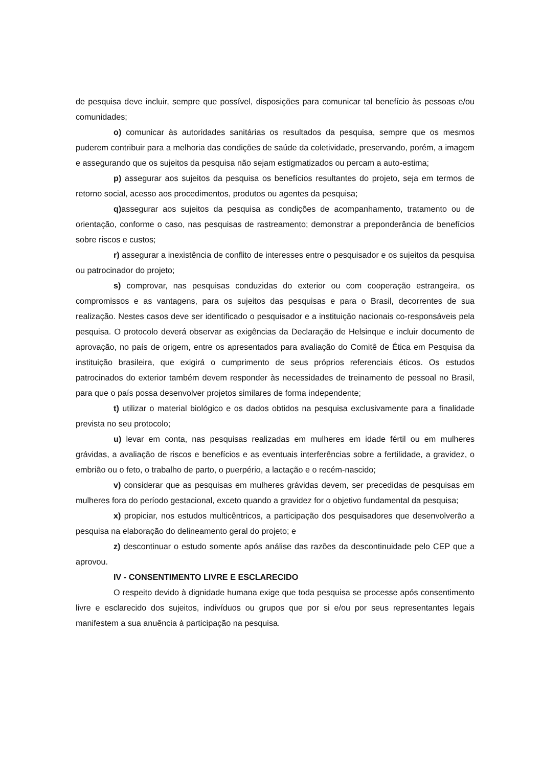de pesquisa deve incluir, sempre que possível, disposições para comunicar tal benefício às pessoas e/ou comunidades;
o) comunicar às autoridades sanitárias os resultados da pesquisa, sempre que os mesmos puderem contribuir para a melhoria das condições de saúde da coletividade, preservando, porém, a imagem e assegurando que os sujeitos da pesquisa não sejam estigmatizados ou percam a auto-estima;
p) assegurar aos sujeitos da pesquisa os benefícios resultantes do projeto, seja em termos de retorno social, acesso aos procedimentos, produtos ou agentes da pesquisa;
q) assegurar aos sujeitos da pesquisa as condições de acompanhamento, tratamento ou de orientação, conforme o caso, nas pesquisas de rastreamento; demonstrar a preponderância de benefícios sobre riscos e custos;
r) assegurar a inexistência de conflito de interesses entre o pesquisador e os sujeitos da pesquisa ou patrocinador do projeto;
s) comprovar, nas pesquisas conduzidas do exterior ou com cooperação estrangeira, os compromissos e as vantagens, para os sujeitos das pesquisas e para o Brasil, decorrentes de sua realização. Nestes casos deve ser identificado o pesquisador e a instituição nacionais co-responsáveis pela pesquisa. O protocolo deverá observar as exigências da Declaração de Helsinque e incluir documento de aprovação, no país de origem, entre os apresentados para avaliação do Comitê de Ética em Pesquisa da instituição brasileira, que exigirá o cumprimento de seus próprios referenciais éticos. Os estudos patrocinados do exterior também devem responder às necessidades de treinamento de pessoal no Brasil, para que o país possa desenvolver projetos similares de forma independente;
t) utilizar o material biológico e os dados obtidos na pesquisa exclusivamente para a finalidade prevista no seu protocolo;
u) levar em conta, nas pesquisas realizadas em mulheres em idade fértil ou em mulheres grávidas, a avaliação de riscos e benefícios e as eventuais interferências sobre a fertilidade, a gravidez, o embrião ou o feto, o trabalho de parto, o puerpério, a lactação e o recém-nascido;
v) considerar que as pesquisas em mulheres grávidas devem, ser precedidas de pesquisas em mulheres fora do período gestacional, exceto quando a gravidez for o objetivo fundamental da pesquisa;
x) propiciar, nos estudos multicêntricos, a participação dos pesquisadores que desenvolverão a pesquisa na elaboração do delineamento geral do projeto; e
z) descontinuar o estudo somente após análise das razões da descontinuidade pelo CEP que a aprovou.
IV - CONSENTIMENTO LIVRE E ESCLARECIDO
O respeito devido à dignidade humana exige que toda pesquisa se processe após consentimento livre e esclarecido dos sujeitos, indivíduos ou grupos que por si e/ou por seus representantes legais manifestem a sua anuência à participação na pesquisa.